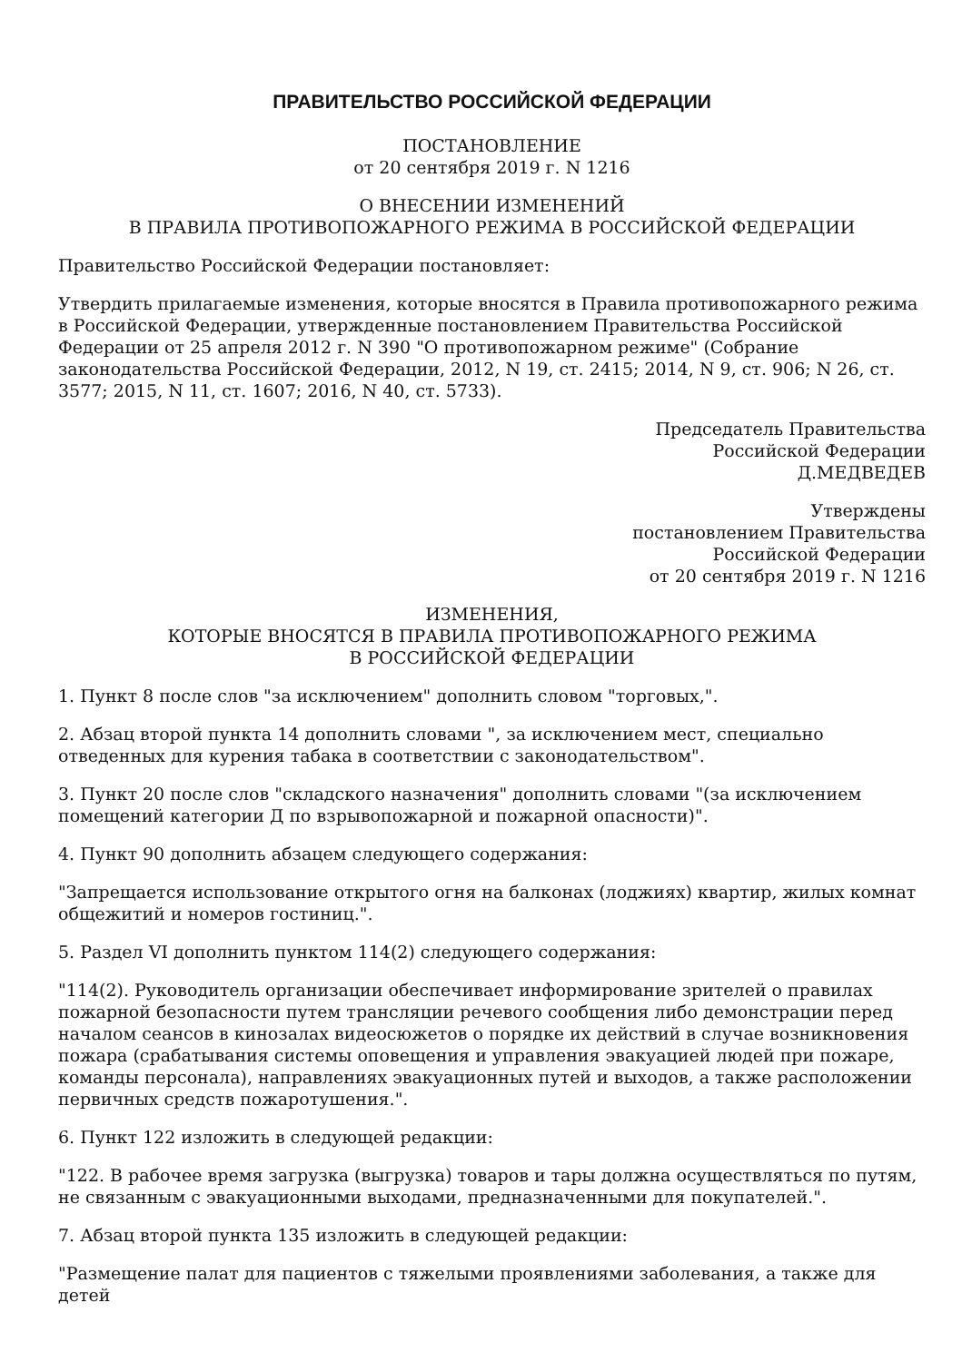ПРАВИТЕЛЬСТВО РОССИЙСКОЙ ФЕДЕРАЦИИ
ПОСТАНОВЛЕНИЕ
от 20 сентября 2019 г. N 1216
О ВНЕСЕНИИ ИЗМЕНЕНИЙ
В ПРАВИЛА ПРОТИВОПОЖАРНОГО РЕЖИМА В РОССИЙСКОЙ ФЕДЕРАЦИИ
Правительство Российской Федерации постановляет:
Утвердить прилагаемые изменения, которые вносятся в Правила противопожарного режима в Российской Федерации, утвержденные постановлением Правительства Российской Федерации от 25 апреля 2012 г. N 390 "О противопожарном режиме" (Собрание законодательства Российской Федерации, 2012, N 19, ст. 2415; 2014, N 9, ст. 906; N 26, ст. 3577; 2015, N 11, ст. 1607; 2016, N 40, ст. 5733).
Председатель Правительства
Российской Федерации
Д.МЕДВЕДЕВ
Утверждены
постановлением Правительства
Российской Федерации
от 20 сентября 2019 г. N 1216
ИЗМЕНЕНИЯ,
КОТОРЫЕ ВНОСЯТСЯ В ПРАВИЛА ПРОТИВОПОЖАРНОГО РЕЖИМА
В РОССИЙСКОЙ ФЕДЕРАЦИИ
1. Пункт 8 после слов "за исключением" дополнить словом "торговых,".
2. Абзац второй пункта 14 дополнить словами ", за исключением мест, специально отведенных для курения табака в соответствии с законодательством".
3. Пункт 20 после слов "складского назначения" дополнить словами "(за исключением помещений категории Д по взрывопожарной и пожарной опасности)".
4. Пункт 90 дополнить абзацем следующего содержания:
"Запрещается использование открытого огня на балконах (лоджиях) квартир, жилых комнат общежитий и номеров гостиниц.".
5. Раздел VI дополнить пунктом 114(2) следующего содержания:
"114(2). Руководитель организации обеспечивает информирование зрителей о правилах пожарной безопасности путем трансляции речевого сообщения либо демонстрации перед началом сеансов в кинозалах видеосюжетов о порядке их действий в случае возникновения пожара (срабатывания системы оповещения и управления эвакуацией людей при пожаре, команды персонала), направлениях эвакуационных путей и выходов, а также расположении первичных средств пожаротушения.".
6. Пункт 122 изложить в следующей редакции:
"122. В рабочее время загрузка (выгрузка) товаров и тары должна осуществляться по путям, не связанным с эвакуационными выходами, предназначенными для покупателей.".
7. Абзац второй пункта 135 изложить в следующей редакции:
"Размещение палат для пациентов с тяжелыми проявлениями заболевания, а также для детей